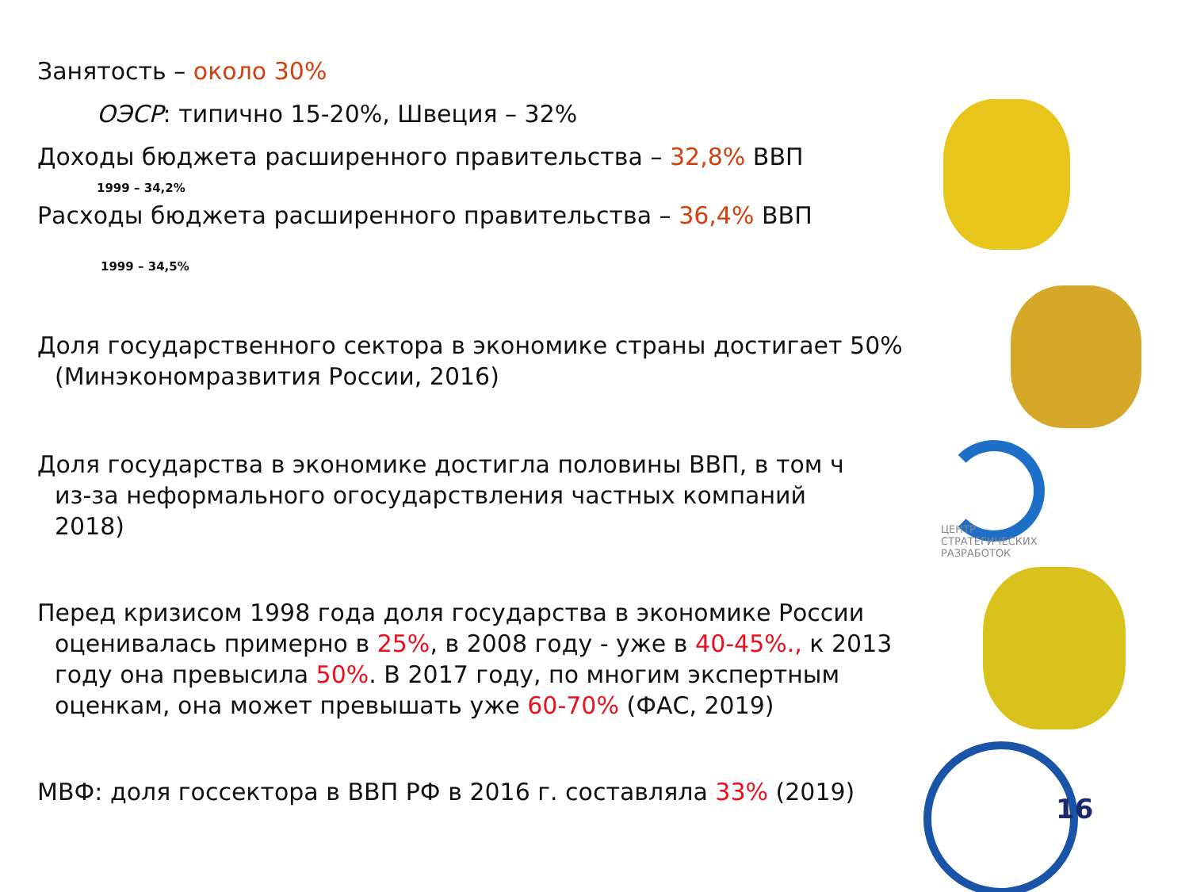Занятость – около 30%
ОЭСР: типично 15-20%, Швеция – 32%
Доходы бюджета расширенного правительства – 32,8% ВВП
1999 – 34,2%
Расходы бюджета расширенного правительства – 36,4% ВВП
1999 – 34,5%
Доля государственного сектора в экономике страны достигает 50%
(Минэкономразвития России, 2016)
Доля государства в экономике достигла половины ВВП, в том ч
из-за неформального огосударствления частных компаний
2018)
ЦЕНТР
СТРАТЕГИЧЕСКИХ
РАЗРАБОТОК
Перед кризисом 1998 года доля государства в экономике России
оценивалась примерно в 25%, в 2008 году - уже в 40-45%., к 2013
году она превысила 50%. В 2017 году, по многим экспертным
оценкам, она может превышать уже 60-70% (ФАС, 2019)
МВФ: доля госсектора в ВВП РФ в 2016 г. составляла 33% (2019)
16